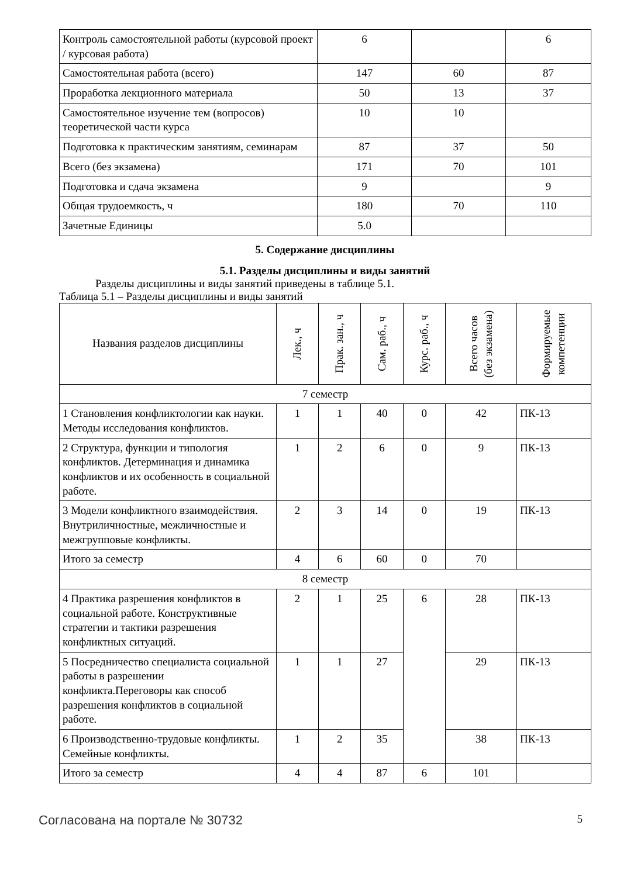| Контроль самостоятельной работы (курсовой проект / курсовая работа) | 6 | | 6 |
| Самостоятельная работа (всего) | 147 | 60 | 87 |
| Проработка лекционного материала | 50 | 13 | 37 |
| Самостоятельное изучение тем (вопросов) теоретической части курса | 10 | 10 | |
| Подготовка к практическим занятиям, семинарам | 87 | 37 | 50 |
| Всего (без экзамена) | 171 | 70 | 101 |
| Подготовка и сдача экзамена | 9 | | 9 |
| Общая трудоемкость, ч | 180 | 70 | 110 |
| Зачетные Единицы | 5.0 | | |
5. Содержание дисциплины
5.1. Разделы дисциплины и виды занятий
Разделы дисциплины и виды занятий приведены в таблице 5.1.
Таблица 5.1 – Разделы дисциплины и виды занятий
| Названия разделов дисциплины | Лек., ч | Прак. зан., ч | Сам. раб., ч | Курс. раб., ч | Всего часов (без экзамена) | Формируемые компетенции |
| --- | --- | --- | --- | --- | --- | --- |
| 7 семестр | | | | | | |
| 1 Становления конфликтологии как науки. Методы исследования конфликтов. | 1 | 1 | 40 | 0 | 42 | ПК-13 |
| 2 Структура, функции и типология конфликтов. Детерминация и динамика конфликтов и их особенность в социальной работе. | 1 | 2 | 6 | 0 | 9 | ПК-13 |
| 3 Модели конфликтного взаимодействия. Внутриличностные, межличностные и межгрупповые конфликты. | 2 | 3 | 14 | 0 | 19 | ПК-13 |
| Итого за семестр | 4 | 6 | 60 | 0 | 70 | |
| 8 семестр | | | | | | |
| 4 Практика разрешения конфликтов в социальной работе. Конструктивные стратегии и тактики разрешения конфликтных ситуаций. | 2 | 1 | 25 | 6 | 28 | ПК-13 |
| 5 Посредничество специалиста социальной работы в разрешении конфликта.Переговоры как способ разрешения конфликтов в социальной работе. | 1 | 1 | 27 | | 29 | ПК-13 |
| 6 Производственно-трудовые конфликты. Семейные конфликты. | 1 | 2 | 35 | | 38 | ПК-13 |
| Итого за семестр | 4 | 4 | 87 | 6 | 101 | |
Согласована на портале № 30732 5